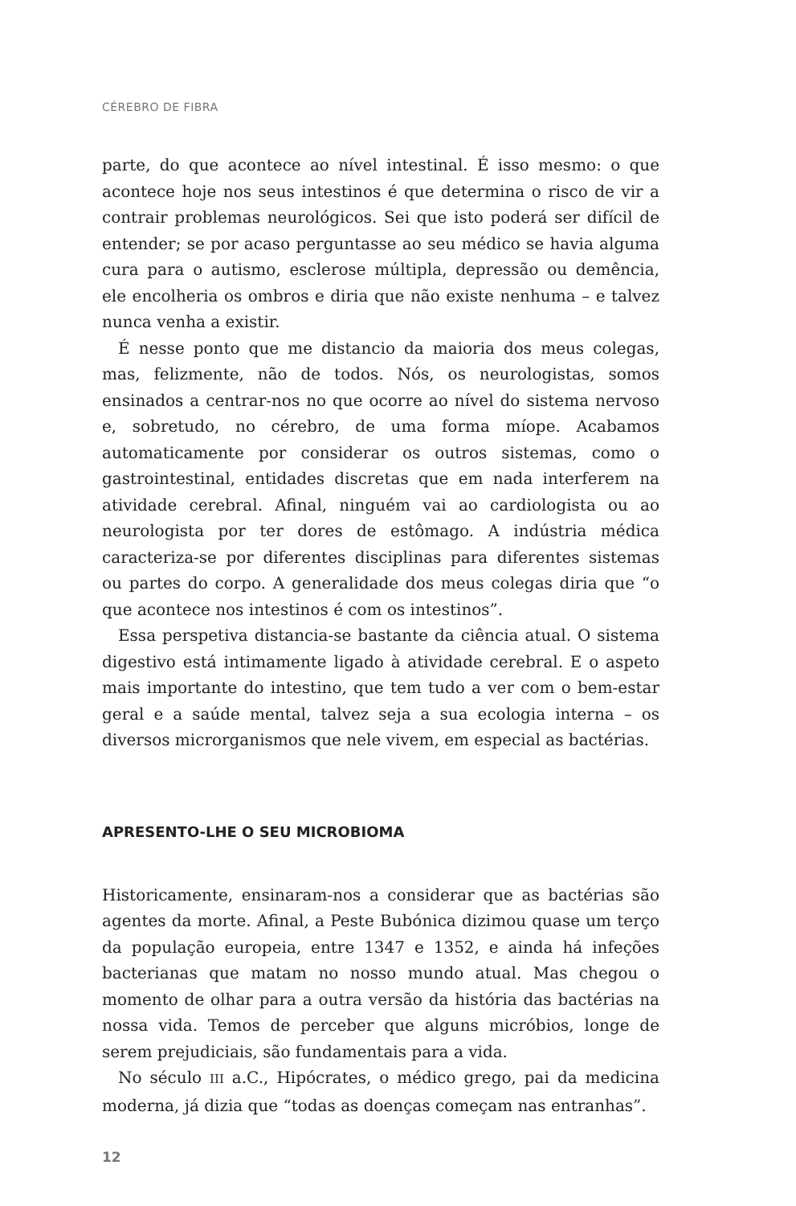CÉREBRO DE FIBRA
parte, do que acontece ao nível intestinal. É isso mesmo: o que acontece hoje nos seus intestinos é que determina o risco de vir a contrair problemas neurológicos. Sei que isto poderá ser difícil de entender; se por acaso perguntasse ao seu médico se havia alguma cura para o autismo, esclerose múltipla, depressão ou demência, ele encolheria os ombros e diria que não existe nenhuma – e talvez nunca venha a existir.
É nesse ponto que me distancio da maioria dos meus colegas, mas, felizmente, não de todos. Nós, os neurologistas, somos ensinados a centrar-nos no que ocorre ao nível do sistema nervoso e, sobretudo, no cérebro, de uma forma míope. Acabamos automaticamente por considerar os outros sistemas, como o gastrointestinal, entidades discretas que em nada interferem na atividade cerebral. Afinal, ninguém vai ao cardiologista ou ao neurologista por ter dores de estômago. A indústria médica caracteriza-se por diferentes disciplinas para diferentes sistemas ou partes do corpo. A generalidade dos meus colegas diria que “o que acontece nos intestinos é com os intestinos”.
Essa perspetiva distancia-se bastante da ciência atual. O sistema digestivo está intimamente ligado à atividade cerebral. E o aspeto mais importante do intestino, que tem tudo a ver com o bem-estar geral e a saúde mental, talvez seja a sua ecologia interna – os diversos microrganismos que nele vivem, em especial as bactérias.
APRESENTO-LHE O SEU MICROBIOMA
Historicamente, ensinaram-nos a considerar que as bactérias são agentes da morte. Afinal, a Peste Bubónica dizimou quase um terço da população europeia, entre 1347 e 1352, e ainda há infeções bacterianas que matam no nosso mundo atual. Mas chegou o momento de olhar para a outra versão da história das bactérias na nossa vida. Temos de perceber que alguns micróbios, longe de serem prejudiciais, são fundamentais para a vida.
No século III a.C., Hipócrates, o médico grego, pai da medicina moderna, já dizia que “todas as doenças começam nas entranhas”.
12